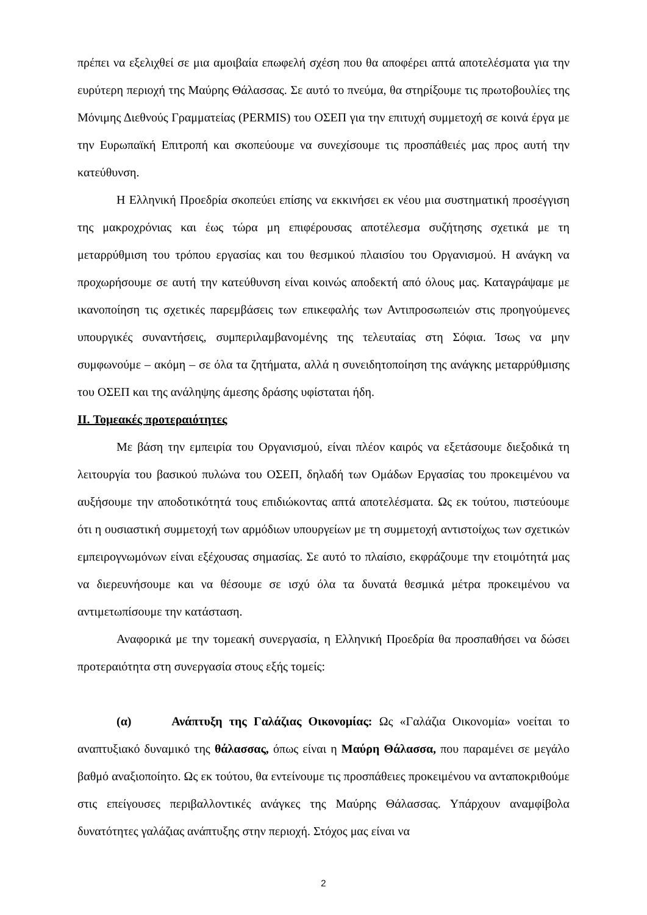πρέπει να εξελιχθεί σε μια αμοιβαία επωφελή σχέση που θα αποφέρει απτά αποτελέσματα για την ευρύτερη περιοχή της Μαύρης Θάλασσας. Σε αυτό το πνεύμα, θα στηρίξουμε τις πρωτοβουλίες της Μόνιμης Διεθνούς Γραμματείας (PERMIS) του ΟΣΕΠ για την επιτυχή συμμετοχή σε κοινά έργα με την Ευρωπαϊκή Επιτροπή και σκοπεύουμε να συνεχίσουμε τις προσπάθειές μας προς αυτή την κατεύθυνση.
Η Ελληνική Προεδρία σκοπεύει επίσης να εκκινήσει εκ νέου μια συστηματική προσέγγιση της μακροχρόνιας και έως τώρα μη επιφέρουσας αποτέλεσμα συζήτησης σχετικά με τη μεταρρύθμιση του τρόπου εργασίας και του θεσμικού πλαισίου του Οργανισμού. Η ανάγκη να προχωρήσουμε σε αυτή την κατεύθυνση είναι κοινώς αποδεκτή από όλους μας. Καταγράψαμε με ικανοποίηση τις σχετικές παρεμβάσεις των επικεφαλής των Αντιπροσωπειών στις προηγούμενες υπουργικές συναντήσεις, συμπεριλαμβανομένης της τελευταίας στη Σόφια. Ίσως να μην συμφωνούμε – ακόμη – σε όλα τα ζητήματα, αλλά η συνειδητοποίηση της ανάγκης μεταρρύθμισης του ΟΣΕΠ και της ανάληψης άμεσης δράσης υφίσταται ήδη.
II. Τομεακές προτεραιότητες
Με βάση την εμπειρία του Οργανισμού, είναι πλέον καιρός να εξετάσουμε διεξοδικά τη λειτουργία του βασικού πυλώνα του ΟΣΕΠ, δηλαδή των Ομάδων Εργασίας του προκειμένου να αυξήσουμε την αποδοτικότητά τους επιδιώκοντας απτά αποτελέσματα. Ως εκ τούτου, πιστεύουμε ότι η ουσιαστική συμμετοχή των αρμόδιων υπουργείων με τη συμμετοχή αντιστοίχως των σχετικών εμπειρογνωμόνων είναι εξέχουσας σημασίας. Σε αυτό το πλαίσιο, εκφράζουμε την ετοιμότητά μας να διερευνήσουμε και να θέσουμε σε ισχύ όλα τα δυνατά θεσμικά μέτρα προκειμένου να αντιμετωπίσουμε την κατάσταση.
Αναφορικά με την τομεακή συνεργασία, η Ελληνική Προεδρία θα προσπαθήσει να δώσει προτεραιότητα στη συνεργασία στους εξής τομείς:
(α) Ανάπτυξη της Γαλάζιας Οικονομίας: Ως «Γαλάζια Οικονομία» νοείται το αναπτυξιακό δυναμικό της θάλασσας, όπως είναι η Μαύρη Θάλασσα, που παραμένει σε μεγάλο βαθμό αναξιοποίητο. Ως εκ τούτου, θα εντείνουμε τις προσπάθειες προκειμένου να ανταποκριθούμε στις επείγουσες περιβαλλοντικές ανάγκες της Μαύρης Θάλασσας. Υπάρχουν αναμφίβολα δυνατότητες γαλάζιας ανάπτυξης στην περιοχή. Στόχος μας είναι να
2